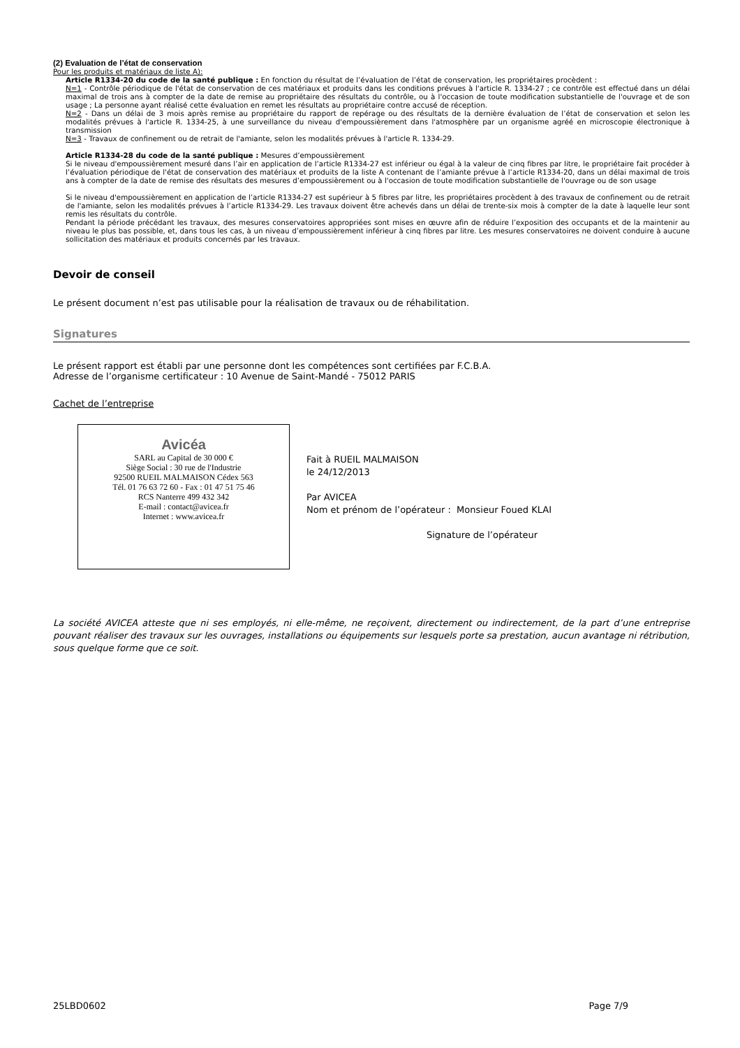(2) Evaluation de l’état de conservation
Pour les produits et matériaux de liste A):
Article R1334-20 du code de la santé publique : En fonction du résultat de l’évaluation de l’état de conservation, les propriétaires procèdent :
N=1 - Contrôle périodique de l'état de conservation de ces matériaux et produits dans les conditions prévues à l'article R. 1334-27 ; ce contrôle est effectué dans un délai maximal de trois ans à compter de la date de remise au propriétaire des résultats du contrôle, ou à l'occasion de toute modification substantielle de l'ouvrage et de son usage ; La personne ayant réalisé cette évaluation en remet les résultats au propriétaire contre accusé de réception.
N=2 - Dans un délai de 3 mois après remise au propriétaire du rapport de repérage ou des résultats de la dernière évaluation de l’état de conservation et selon les modalités prévues à l'article R. 1334-25, à une surveillance du niveau d'empoussièrement dans l'atmosphère par un organisme agréé en microscopie électronique à transmission
N=3 - Travaux de confinement ou de retrait de l'amiante, selon les modalités prévues à l'article R. 1334-29.
Article R1334-28 du code de la santé publique : Mesures d’empoussièrement
Si le niveau d'empoussièrement mesuré dans l’air en application de l’article R1334-27 est inférieur ou égal à la valeur de cinq fibres par litre, le propriétaire fait procéder à l’évaluation périodique de l'état de conservation des matériaux et produits de la liste A contenant de l’amiante prévue à l’article R1334-20, dans un délai maximal de trois ans à compter de la date de remise des résultats des mesures d’empoussièrement ou à l'occasion de toute modification substantielle de l'ouvrage ou de son usage
Si le niveau d'empoussièrement en application de l’article R1334-27 est supérieur à 5 fibres par litre, les propriétaires procèdent à des travaux de confinement ou de retrait de l'amiante, selon les modalités prévues à l’article R1334-29. Les travaux doivent être achevés dans un délai de trente-six mois à compter de la date à laquelle leur sont remis les résultats du contrôle.
Pendant la période précédant les travaux, des mesures conservatoires appropriées sont mises en œuvre afin de réduire l’exposition des occupants et de la maintenir au niveau le plus bas possible, et, dans tous les cas, à un niveau d’empoussièrement inférieur à cinq fibres par litre. Les mesures conservatoires ne doivent conduire à aucune sollicitation des matériaux et produits concernés par les travaux.
Devoir de conseil
Le présent document n’est pas utilisable pour la réalisation de travaux ou de réhabilitation.
Signatures
Le présent rapport est établi par une personne dont les compétences sont certifiées par F.C.B.A.
Adresse de l’organisme certificateur : 10 Avenue de Saint-Mandé - 75012 PARIS
Cachet de l’entreprise
Avicéa
SARL au Capital de 30 000 €
Siège Social : 30 rue de l'Industrie
92500 RUEIL MALMAISON Cédex 563
Tél. 01 76 63 72 60 - Fax : 01 47 51 75 46
RCS Nanterre 499 432 342
E-mail : contact@avicea.fr
Internet : www.avicea.fr
Fait à RUEIL MALMAISON
le 24/12/2013
Par AVICEA
Nom et prénom de l’opérateur : Monsieur Foued KLAI
Signature de l’opérateur
La société AVICEA atteste que ni ses employés, ni elle-même, ne reçoivent, directement ou indirectement, de la part d’une entreprise pouvant réaliser des travaux sur les ouvrages, installations ou équipements sur lesquels porte sa prestation, aucun avantage ni rétribution, sous quelque forme que ce soit.
25LBD0602 Page 7/9